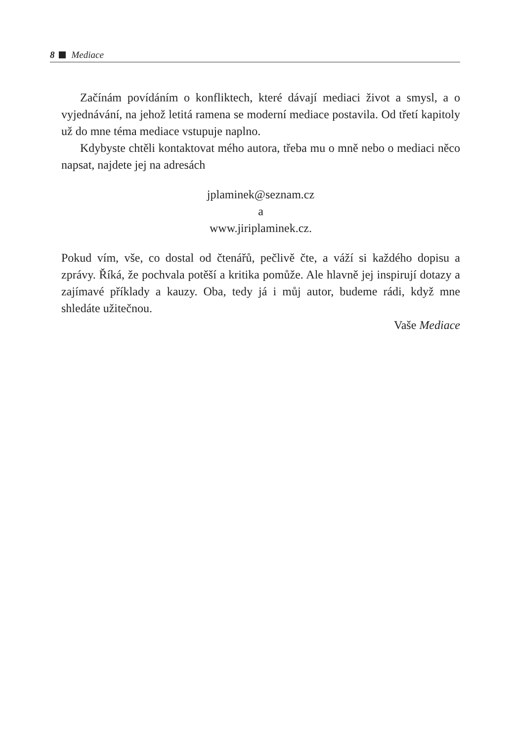8 Mediace
Začínám povídáním o konfliktech, které dávají mediaci život a smysl, a o vyjednávání, na jehož letitá ramena se moderní mediace postavila. Od třetí kapitoly už do mne téma mediace vstupuje naplno.
Kdybyste chtěli kontaktovat mého autora, třeba mu o mně nebo o mediaci něco napsat, najdete jej na adresách
jplaminek@seznam.cz
a
www.jiriplaminek.cz.
Pokud vím, vše, co dostal od čtenářů, pečlivě čte, a váží si každého dopisu a zprávy. Říká, že pochvala potěší a kritika pomůže. Ale hlavně jej inspirují dotazy a zajímavé příklady a kauzy. Oba, tedy já i můj autor, budeme rádi, když mne shledáte užitečnou.
Vaše Mediace